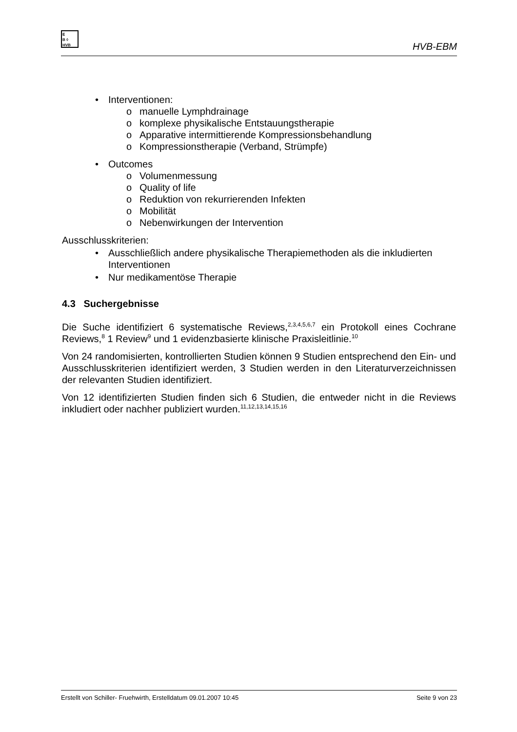E
B ◊
HVB
HVB-EBM
• Interventionen:
o manuelle Lymphdrainage
o komplexe physikalische Entstauungstherapie
o Apparative intermittierende Kompressionsbehandlung
o Kompressionstherapie (Verband, Strümpfe)
• Outcomes
o Volumenmessung
o Quality of life
o Reduktion von rekurrierenden Infekten
o Mobilität
o Nebenwirkungen der Intervention
Ausschlusskriterien:
• Ausschließlich andere physikalische Therapiemethoden als die inkludierten Interventionen
• Nur medikamentöse Therapie
4.3 Suchergebnisse
Die Suche identifiziert 6 systematische Reviews,<sup>2,3,4,5,6,7</sup> ein Protokoll eines Cochrane Reviews,<sup>8</sup> 1 Review<sup>9</sup> und 1 evidenzbasierte klinische Praxisleitlinie.<sup>10</sup>
Von 24 randomisierten, kontrollierten Studien können 9 Studien entsprechend den Ein- und Ausschlusskriterien identifiziert werden, 3 Studien werden in den Literaturverzeichnissen der relevanten Studien identifiziert.
Von 12 identifizierten Studien finden sich 6 Studien, die entweder nicht in die Reviews inkludiert oder nachher publiziert wurden.<sup>11,12,13,14,15,16</sup>
Erstellt von Schiller- Fruehwirth, Erstelldatum 09.01.2007 10:45 Seite 9 von 23